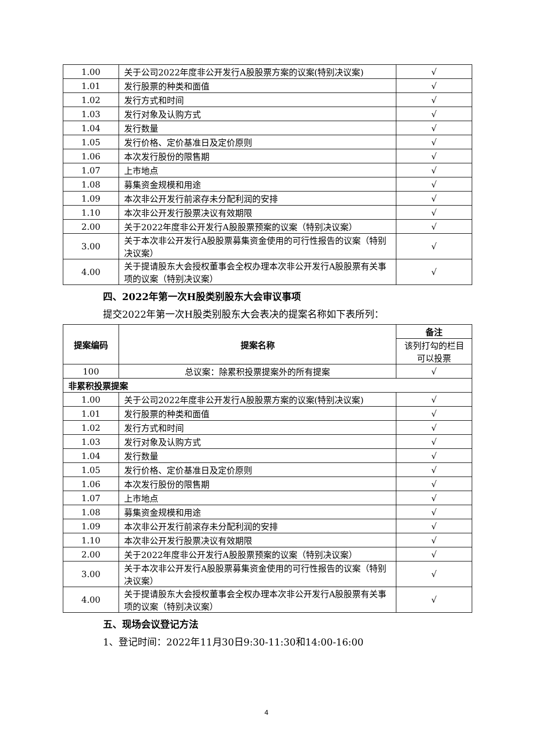| 1.00 | 关于公司2022年度非公开发行A股股票方案的议案(特别决议案) | √ |
| 1.01 | 发行股票的种类和面值 | √ |
| 1.02 | 发行方式和时间 | √ |
| 1.03 | 发行对象及认购方式 | √ |
| 1.04 | 发行数量 | √ |
| 1.05 | 发行价格、定价基准日及定价原则 | √ |
| 1.06 | 本次发行股份的限售期 | √ |
| 1.07 | 上市地点 | √ |
| 1.08 | 募集资金规模和用途 | √ |
| 1.09 | 本次非公开发行前滚存未分配利润的安排 | √ |
| 1.10 | 本次非公开发行股票决议有效期限 | √ |
| 2.00 | 关于2022年度非公开发行A股股票预案的议案（特别决议案） | √ |
| 3.00 | 关于本次非公开发行A股股票募集资金使用的可行性报告的议案（特别决议案） | √ |
| 4.00 | 关于提请股东大会授权董事会全权办理本次非公开发行A股股票有关事项的议案（特别决议案） | √ |
四、2022年第一次H股类别股东大会审议事项
提交2022年第一次H股类别股东大会表决的提案名称如下表所列：
| 提案编码 | 提案名称 | 备注 |
| --- | --- | --- |
| | | 该列打勾的栏目可以投票 |
| 100 | 总议案：除累积投票提案外的所有提案 | √ |
| 非累积投票提案 | | |
| 1.00 | 关于公司2022年度非公开发行A股股票方案的议案(特别决议案) | √ |
| 1.01 | 发行股票的种类和面值 | √ |
| 1.02 | 发行方式和时间 | √ |
| 1.03 | 发行对象及认购方式 | √ |
| 1.04 | 发行数量 | √ |
| 1.05 | 发行价格、定价基准日及定价原则 | √ |
| 1.06 | 本次发行股份的限售期 | √ |
| 1.07 | 上市地点 | √ |
| 1.08 | 募集资金规模和用途 | √ |
| 1.09 | 本次非公开发行前滚存未分配利润的安排 | √ |
| 1.10 | 本次非公开发行股票决议有效期限 | √ |
| 2.00 | 关于2022年度非公开发行A股股票预案的议案（特别决议案） | √ |
| 3.00 | 关于本次非公开发行A股股票募集资金使用的可行性报告的议案（特别决议案） | √ |
| 4.00 | 关于提请股东大会授权董事会全权办理本次非公开发行A股股票有关事项的议案（特别决议案） | √ |
五、现场会议登记方法
1、登记时间：2022年11月30日9:30-11:30和14:00-16:00
4